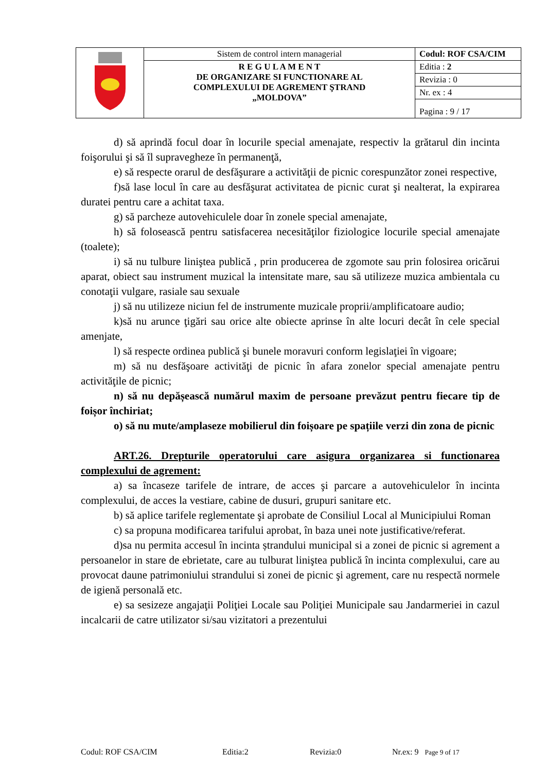| | Sistem de control intern managerial | Codul: ROF CSA/CIM |
| | R E G U L A M E N T DE ORGANIZARE SI FUNCTIONARE AL COMPLEXULUI DE AGREMENT ŞTRAND „MOLDOVA” | Editia : 2 |
| | | Revizia : 0 |
| | | Nr. ex : 4 |
| | | Pagina : 9 / 17 |
d) să aprindă focul doar în locurile special amenajate, respectiv la grătarul din incinta foişorului şi să îl supravegheze în permanenţă,
e) să respecte orarul de desfăşurare a activităţii de picnic corespunzător zonei respective,
f)să lase locul în care au desfăşurat activitatea de picnic curat şi nealterat, la expirarea duratei pentru care a achitat taxa.
g) să parcheze autovehiculele doar în zonele special amenajate,
h) să folosească pentru satisfacerea necesităţilor fiziologice locurile special amenajate (toalete);
i) să nu tulbure liniştea publică , prin producerea de zgomote sau prin folosirea oricărui aparat, obiect sau instrument muzical la intensitate mare, sau să utilizeze muzica ambientala cu conotaţii vulgare, rasiale sau sexuale
j) să nu utilizeze niciun fel de instrumente muzicale proprii/amplificatoare audio;
k)să nu arunce ţigări sau orice alte obiecte aprinse în alte locuri decât în cele special amenjate,
l) să respecte ordinea publică şi bunele moravuri conform legislaţiei în vigoare;
m) să nu desfăşoare activităţi de picnic în afara zonelor special amenajate pentru activităţile de picnic;
n) să nu depășească numărul maxim de persoane prevăzut pentru fiecare tip de foișor închiriat;
o) să nu mute/amplaseze mobilierul din foișoare pe spațiile verzi din zona de picnic
ART.26. Drepturile operatorului care asigura organizarea si functionarea complexului de agrement:
a) sa încaseze tarifele de intrare, de acces şi parcare a autovehiculelor în incinta complexului, de acces la vestiare, cabine de dusuri, grupuri sanitare etc.
b) să aplice tarifele reglementate şi aprobate de Consiliul Local al Municipiului Roman
c) sa propuna modificarea tarifului aprobat, în baza unei note justificative/referat.
d)sa nu permita accesul în incinta ștrandului municipal si a zonei de picnic si agrement a persoanelor in stare de ebrietate, care au tulburat liniştea publică în incinta complexului, care au provocat daune patrimoniului strandului si zonei de picnic şi agrement, care nu respectă normele de igienă personală etc.
e) sa sesizeze angajaţii Poliţiei Locale sau Poliţiei Municipale sau Jandarmeriei in cazul incalcarii de catre utilizator si/sau vizitatori a prezentului
Codul: ROF CSA/CIM Editia:2 Revizia:0 Nr.ex: 9 Page 9 of 17